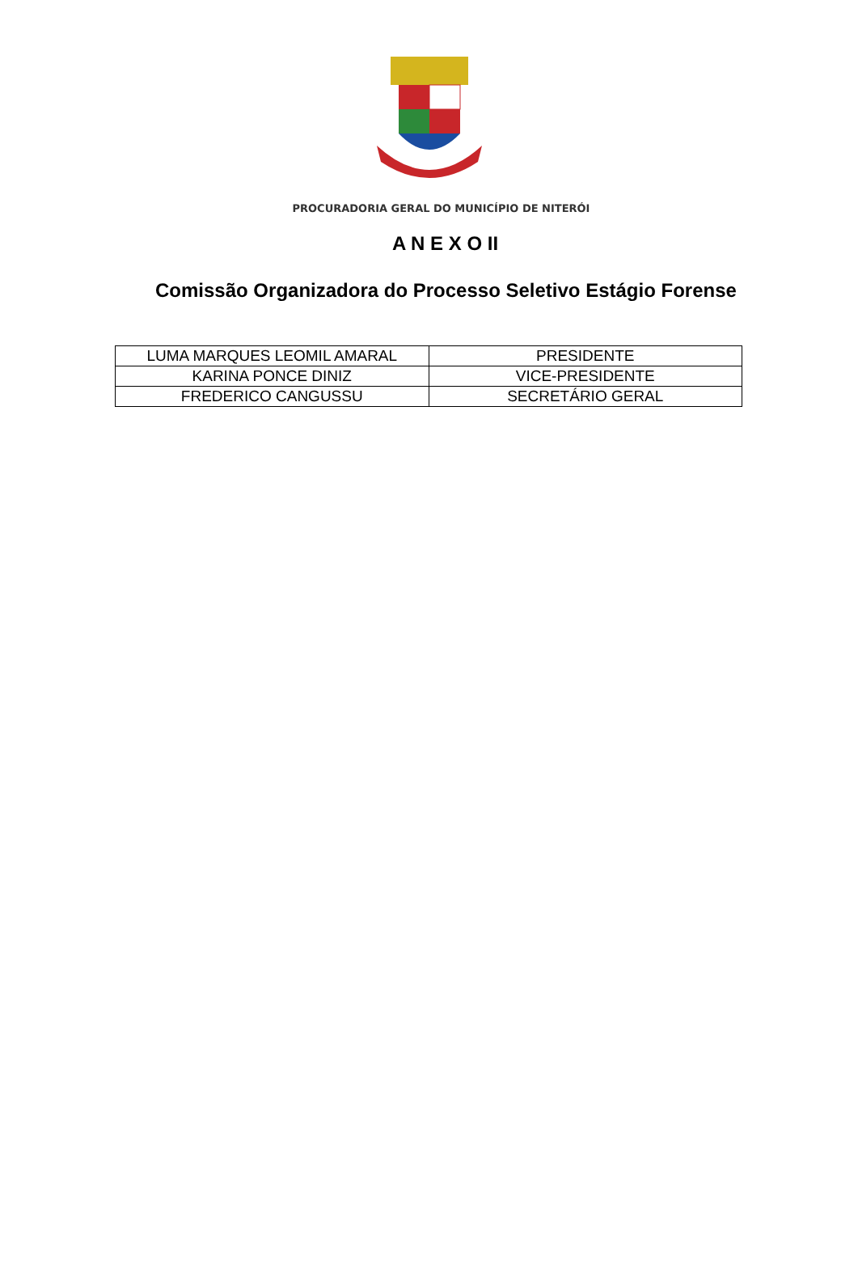PROCURADORIA GERAL DO MUNICÍPIO DE NITERÓI
A N E X O II
Comissão Organizadora do Processo Seletivo Estágio Forense
| LUMA MARQUES LEOMIL AMARAL | PRESIDENTE |
| KARINA PONCE DINIZ | VICE-PRESIDENTE |
| FREDERICO CANGUSSU | SECRETÁRIO GERAL |